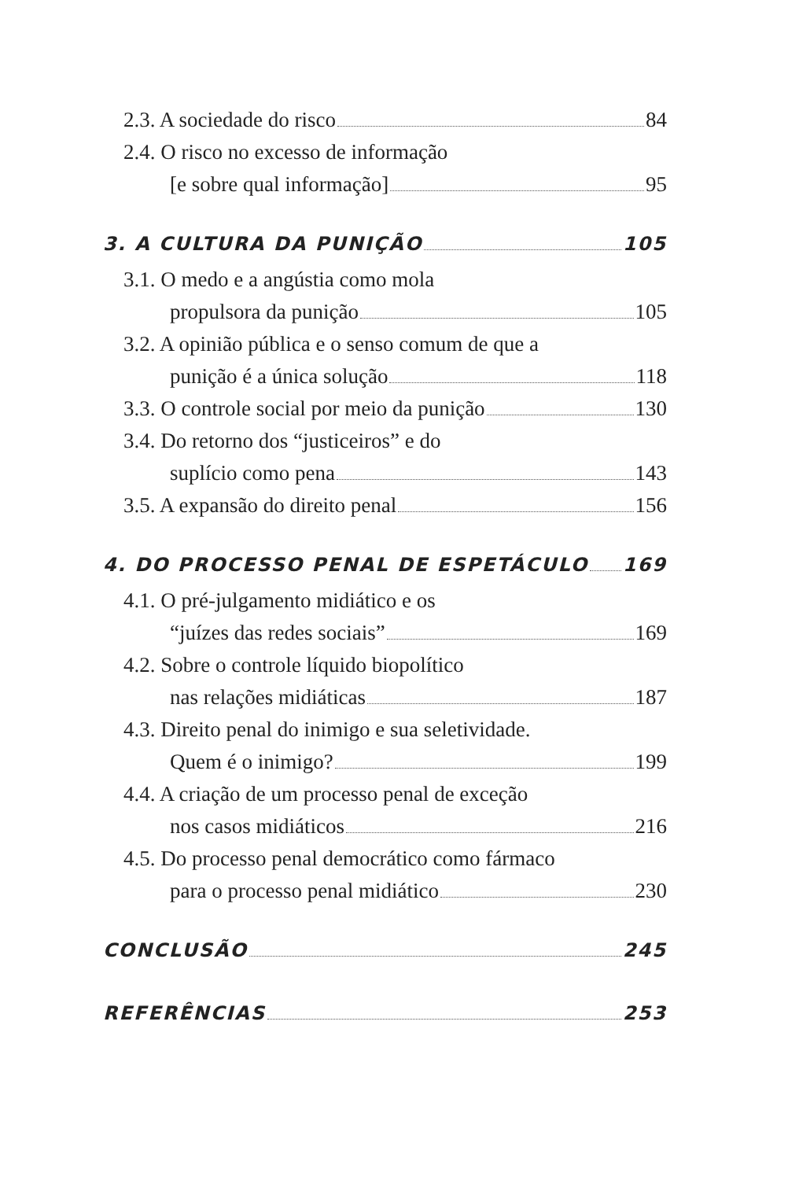2.3. A sociedade do risco 84
2.4. O risco no excesso de informação
[e sobre qual informação] 95
3. A CULTURA DA PUNIÇÃO 105
3.1. O medo e a angústia como mola
propulsora da punição 105
3.2. A opinião pública e o senso comum de que a
punição é a única solução 118
3.3. O controle social por meio da punição 130
3.4. Do retorno dos “justiceiros” e do
suplício como pena 143
3.5. A expansão do direito penal 156
4. DO PROCESSO PENAL DE ESPETÁCULO 169
4.1. O pré-julgamento midiático e os
“juízes das redes sociais” 169
4.2. Sobre o controle líquido biopolítico
nas relações midiáticas 187
4.3. Direito penal do inimigo e sua seletividade.
Quem é o inimigo? 199
4.4. A criação de um processo penal de exceção
nos casos midiáticos 216
4.5. Do processo penal democrático como fármaco
para o processo penal midiático 230
CONCLUSÃO 245
REFERÊNCIAS 253